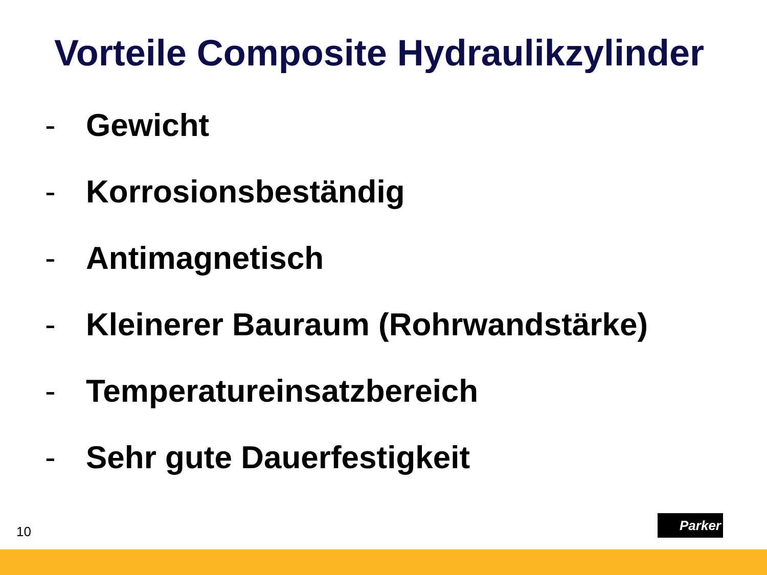Vorteile Composite Hydraulikzylinder
- Gewicht
- Korrosionsbeständig
- Antimagnetisch
- Kleinerer Bauraum (Rohrwandstärke)
- Temperatureinsatzbereich
- Sehr gute Dauerfestigkeit
10
Parker